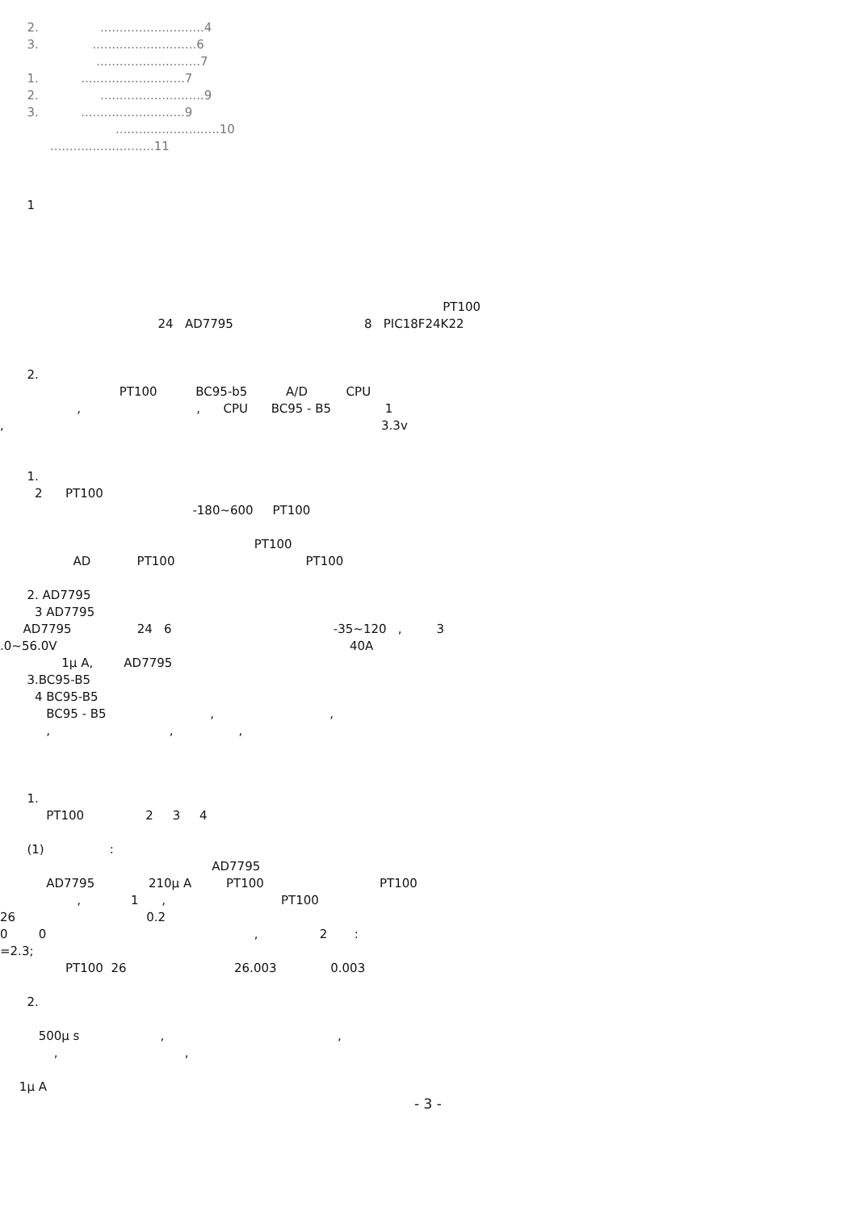2. ...........................4
3. ...........................6
...........................7
1. ...........................7
2. ...........................9
3. ...........................9
...........................10
...........................11
1
PT100
24 AD7795 8 PIC18F24K22
2.
PT100 BC95-b5 A/D CPU
, , CPU BC95 - B5 1
, 3.3v
1.
2 PT100
-180~600 PT100
PT100
AD PT100 PT100
2. AD7795
3 AD7795
AD7795 24 6 -35~120 , 3
.0~56.0V 40A
1μ A, AD7795
3.BC95-B5
4 BC95-B5
BC95 - B5 , ,
, , ,
1.
PT100 2 3 4
(1) :
AD7795
AD7795 210μ A PT100 PT100
, 1 , PT100
26 0.2
0 0 , 2 :
=2.3;
PT100 26 26.003 0.003
2.
500μ s , ,
, ,
1μ A
- 3 -